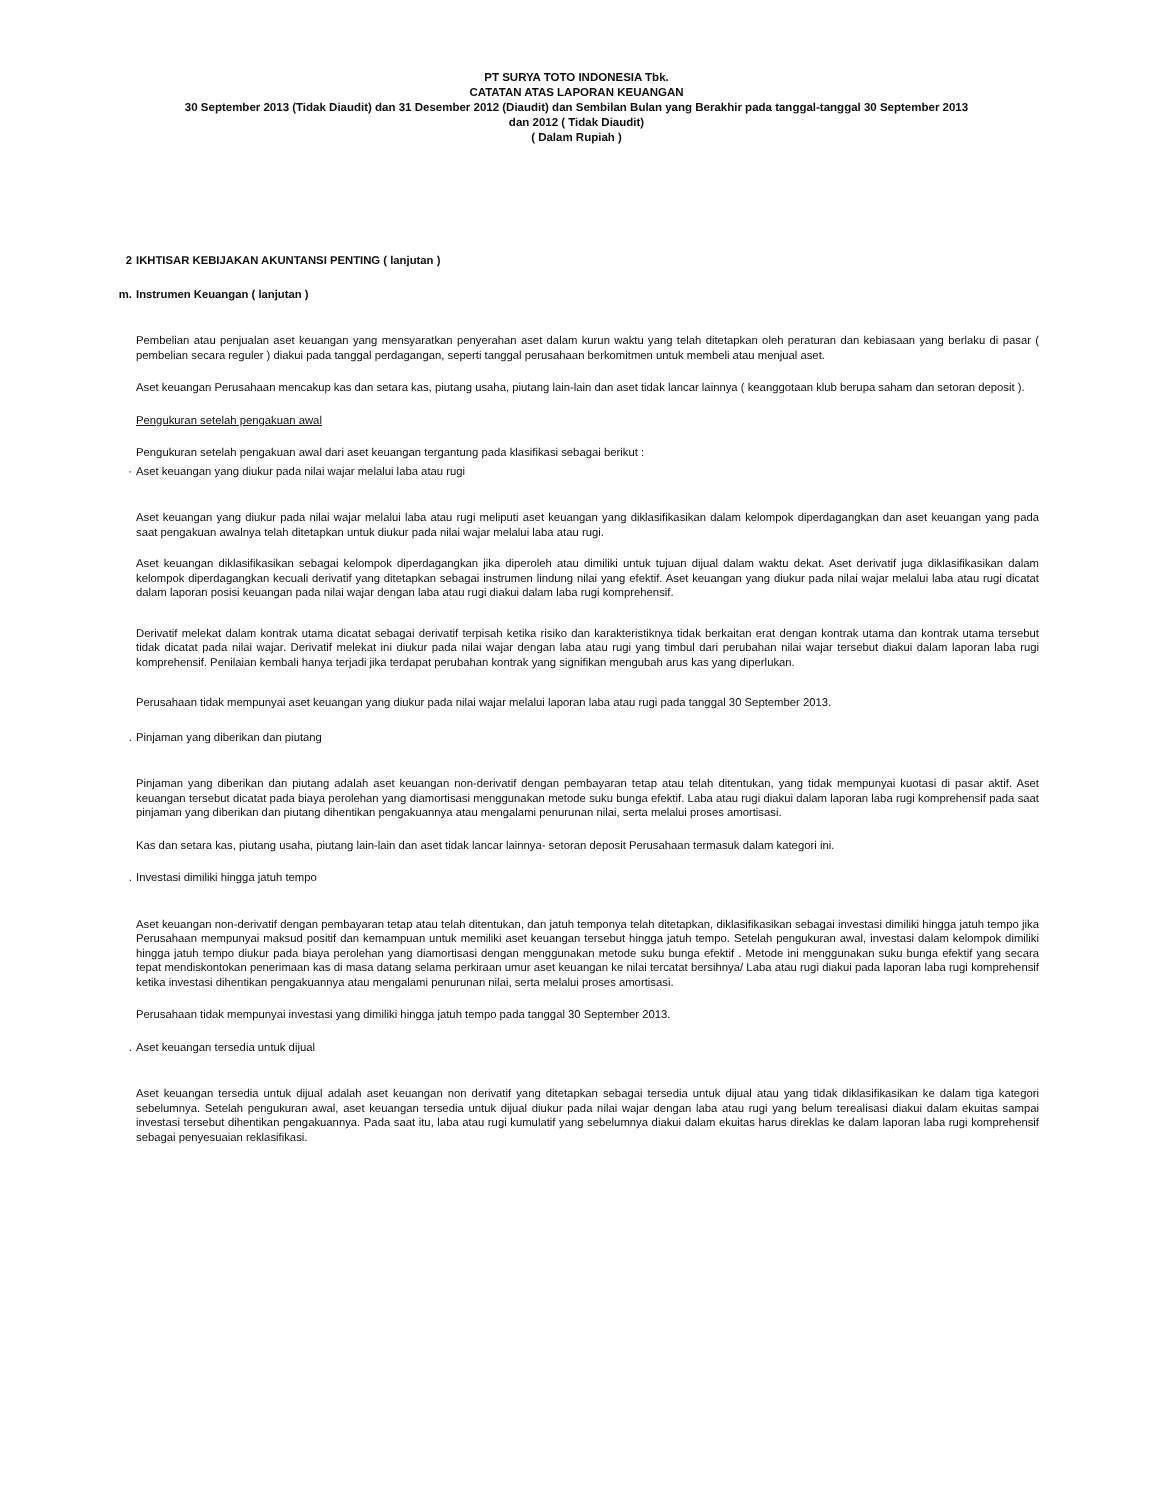PT SURYA TOTO INDONESIA Tbk.
CATATAN ATAS LAPORAN KEUANGAN
30 September 2013 (Tidak Diaudit) dan 31 Desember 2012 (Diaudit) dan Sembilan Bulan yang Berakhir pada tanggal-tanggal 30 September 2013
dan 2012 ( Tidak Diaudit)
( Dalam Rupiah )
2 IKHTISAR KEBIJAKAN AKUNTANSI PENTING ( lanjutan )
m. Instrumen Keuangan ( lanjutan )
Pembelian atau penjualan aset keuangan yang mensyaratkan penyerahan aset dalam kurun waktu yang telah ditetapkan oleh peraturan dan kebiasaan yang berlaku di pasar ( pembelian secara reguler ) diakui pada tanggal perdagangan, seperti tanggal perusahaan berkomitmen untuk membeli atau menjual aset.
Aset keuangan Perusahaan mencakup kas dan setara kas, piutang usaha, piutang lain-lain dan aset tidak lancar lainnya ( keanggotaan klub berupa saham dan setoran deposit ).
Pengukuran setelah pengakuan awal
Pengukuran setelah pengakuan awal dari aset keuangan tergantung pada klasifikasi sebagai berikut :
· Aset keuangan yang diukur pada nilai wajar melalui laba atau rugi
Aset keuangan yang diukur pada nilai wajar melalui laba atau rugi meliputi aset keuangan yang diklasifikasikan dalam kelompok diperdagangkan dan aset keuangan yang pada saat pengakuan awalnya telah ditetapkan untuk diukur pada nilai wajar melalui laba atau rugi.
Aset keuangan diklasifikasikan sebagai kelompok diperdagangkan jika diperoleh atau dimiliki untuk tujuan dijual dalam waktu dekat. Aset derivatif juga diklasifikasikan dalam kelompok diperdagangkan kecuali derivatif yang ditetapkan sebagai instrumen lindung nilai yang efektif. Aset keuangan yang diukur pada nilai wajar melalui laba atau rugi dicatat dalam laporan posisi keuangan pada nilai wajar dengan laba atau rugi diakui dalam laba rugi komprehensif.
Derivatif melekat dalam kontrak utama dicatat sebagai derivatif terpisah ketika risiko dan karakteristiknya tidak berkaitan erat dengan kontrak utama dan kontrak utama tersebut tidak dicatat pada nilai wajar. Derivatif melekat ini diukur pada nilai wajar dengan laba atau rugi yang timbul dari perubahan nilai wajar tersebut diakui dalam laporan laba rugi komprehensif. Penilaian kembali hanya terjadi jika terdapat perubahan kontrak yang signifikan mengubah arus kas yang diperlukan.
Perusahaan tidak mempunyai aset keuangan yang diukur pada nilai wajar melalui laporan laba atau rugi pada tanggal 30 September 2013.
. Pinjaman yang diberikan dan piutang
Pinjaman yang diberikan dan piutang adalah aset keuangan non-derivatif dengan pembayaran tetap atau telah ditentukan, yang tidak mempunyai kuotasi di pasar aktif. Aset keuangan tersebut dicatat pada biaya perolehan yang diamortisasi menggunakan metode suku bunga efektif. Laba atau rugi diakui dalam laporan laba rugi komprehensif pada saat pinjaman yang diberikan dan piutang dihentikan pengakuannya atau mengalami penurunan nilai, serta melalui proses amortisasi.
Kas dan setara kas, piutang usaha, piutang lain-lain dan aset tidak lancar lainnya- setoran deposit Perusahaan termasuk dalam kategori ini.
. Investasi dimiliki hingga jatuh tempo
Aset keuangan non-derivatif dengan pembayaran tetap atau telah ditentukan, dan jatuh temponya telah ditetapkan, diklasifikasikan sebagai investasi dimiliki hingga jatuh tempo jika Perusahaan mempunyai maksud positif dan kemampuan untuk memiliki aset keuangan tersebut hingga jatuh tempo. Setelah pengukuran awal, investasi dalam kelompok dimiliki hingga jatuh tempo diukur pada biaya perolehan yang diamortisasi dengan menggunakan metode suku bunga efektif . Metode ini menggunakan suku bunga efektif yang secara tepat mendiskontokan penerimaan kas di masa datang selama perkiraan umur aset keuangan ke nilai tercatat bersihnya/ Laba atau rugi diakui pada laporan laba rugi komprehensif ketika investasi dihentikan pengakuannya atau mengalami penurunan nilai, serta melalui proses amortisasi.
Perusahaan tidak mempunyai investasi yang dimiliki hingga jatuh tempo pada tanggal 30 September 2013.
. Aset keuangan tersedia untuk dijual
Aset keuangan tersedia untuk dijual adalah aset keuangan non derivatif yang ditetapkan sebagai tersedia untuk dijual atau yang tidak diklasifikasikan ke dalam tiga kategori sebelumnya. Setelah pengukuran awal, aset keuangan tersedia untuk dijual diukur pada nilai wajar dengan laba atau rugi yang belum terealisasi diakui dalam ekuitas sampai investasi tersebut dihentikan pengakuannya. Pada saat itu, laba atau rugi kumulatif yang sebelumnya diakui dalam ekuitas harus direklas ke dalam laporan laba rugi komprehensif sebagai penyesuaian reklasifikasi.